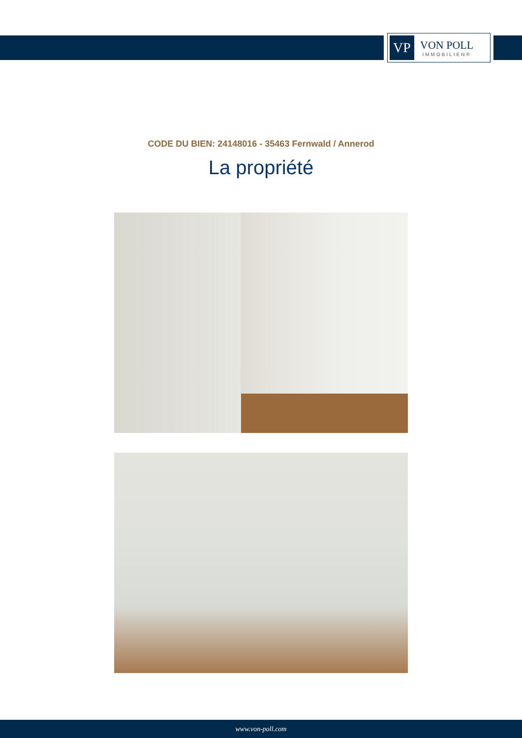VP
VON POLL
IMMOBILIEN®
CODE DU BIEN: 24148016 - 35463 Fernwald / Annerod
La propriété
www.von-poll.com